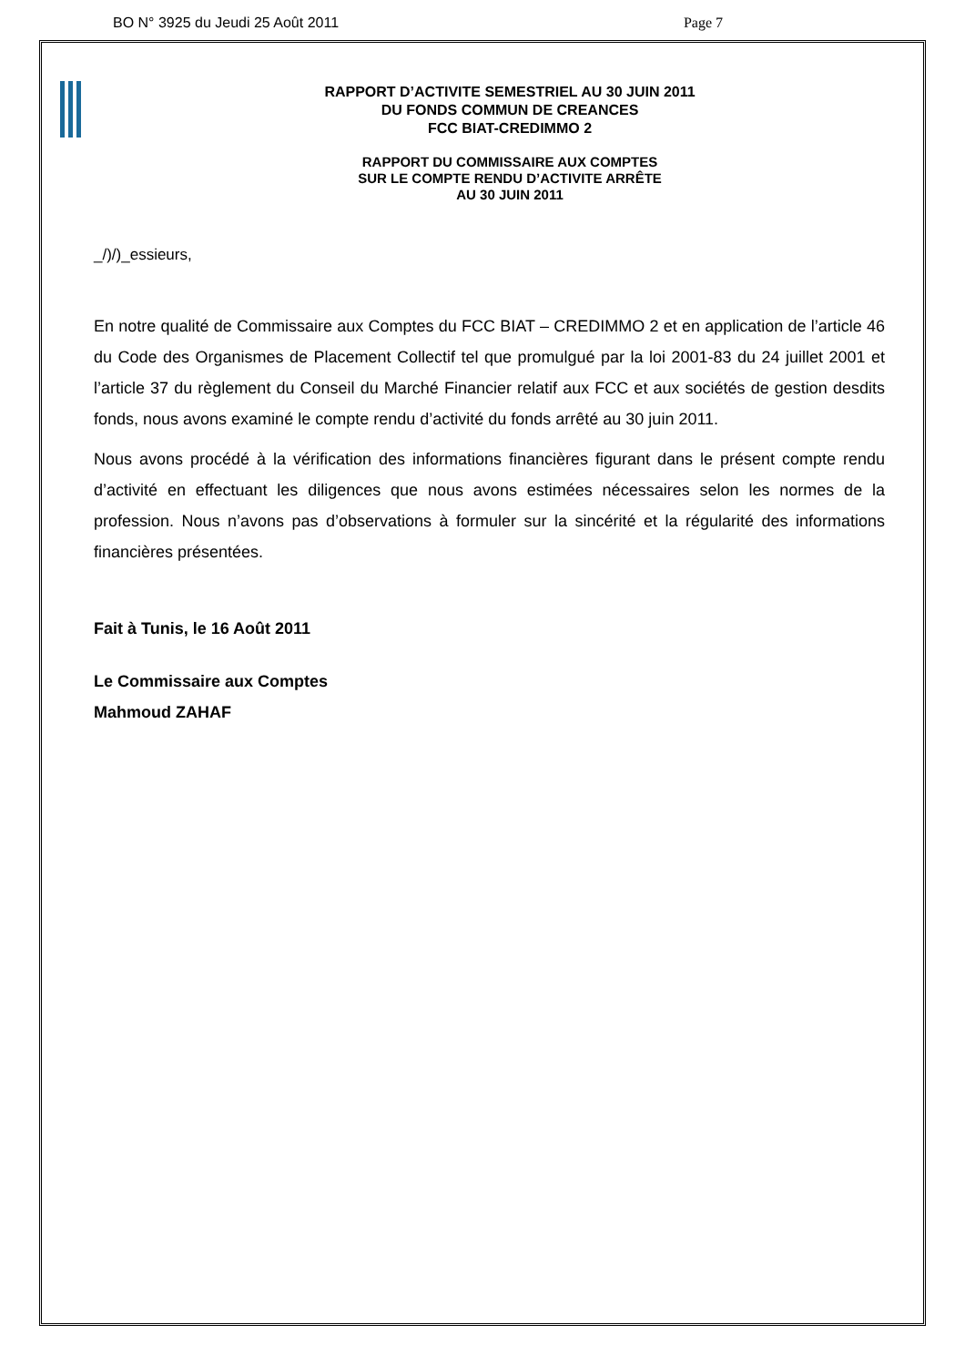BO N° 3925 du Jeudi 25 Août 2011 Page 7
RAPPORT D’ACTIVITE SEMESTRIEL AU 30 JUIN 2011
DU FONDS COMMUN DE CREANCES
FCC BIAT-CREDIMMO 2
RAPPORT DU COMMISSAIRE AUX COMPTES
SUR LE COMPTE RENDU D’ACTIVITE ARRÊTE
AU 30 JUIN 2011
_/)/)_essieurs,
En notre qualité de Commissaire aux Comptes du FCC BIAT – CREDIMMO 2 et en application de l’article 46 du Code des Organismes de Placement Collectif tel que promulgué par la loi 2001-83 du 24 juillet 2001 et l’article 37 du règlement du Conseil du Marché Financier relatif aux FCC et aux sociétés de gestion desdits fonds, nous avons examiné le compte rendu d’activité du fonds arrêté au 30 juin 2011.
Nous avons procédé à la vérification des informations financières figurant dans le présent compte rendu d’activité en effectuant les diligences que nous avons estimées nécessaires selon les normes de la profession. Nous n’avons pas d’observations à formuler sur la sincérité et la régularité des informations financières présentées.
Fait à Tunis, le 16 Août 2011
Le Commissaire aux Comptes
Mahmoud ZAHAF